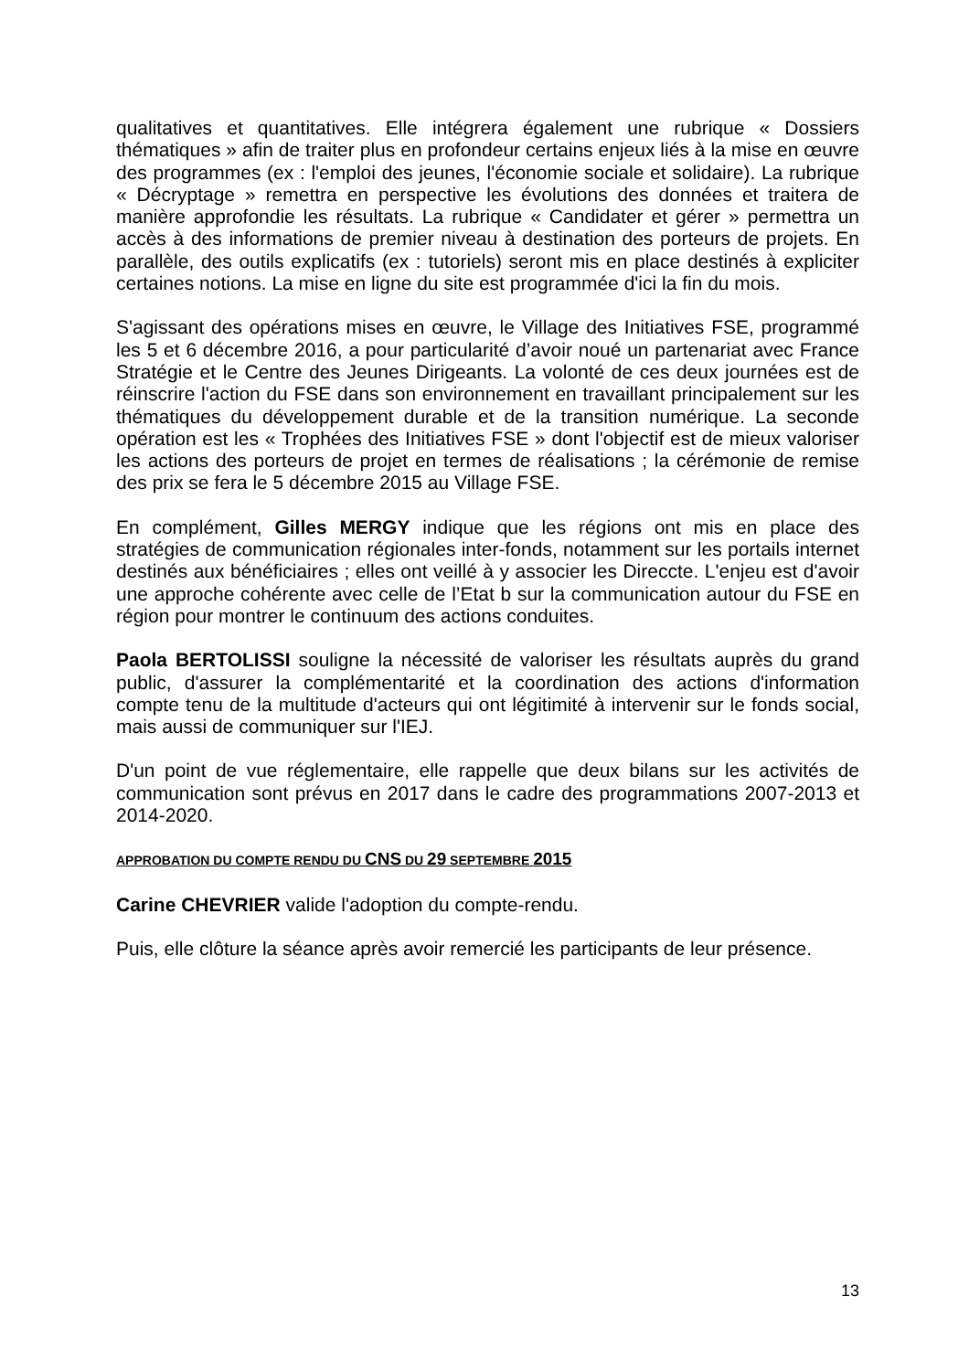qualitatives et quantitatives. Elle intégrera également une rubrique « Dossiers thématiques » afin de traiter plus en profondeur certains enjeux liés à la mise en œuvre des programmes (ex : l'emploi des jeunes, l'économie sociale et solidaire). La rubrique « Décryptage » remettra en perspective les évolutions des données et traitera de manière approfondie les résultats. La rubrique « Candidater et gérer » permettra un accès à des informations de premier niveau à destination des porteurs de projets. En parallèle, des outils explicatifs (ex : tutoriels) seront mis en place destinés à expliciter certaines notions. La mise en ligne du site est programmée d'ici la fin du mois.
S'agissant des opérations mises en œuvre, le Village des Initiatives FSE, programmé les 5 et 6 décembre 2016, a pour particularité d’avoir noué un partenariat avec France Stratégie et le Centre des Jeunes Dirigeants. La volonté de ces deux journées est de réinscrire l'action du FSE dans son environnement en travaillant principalement sur les thématiques du développement durable et de la transition numérique. La seconde opération est les « Trophées des Initiatives FSE » dont l'objectif est de mieux valoriser les actions des porteurs de projet en termes de réalisations ; la cérémonie de remise des prix se fera le 5 décembre 2015 au Village FSE.
En complément, Gilles MERGY indique que les régions ont mis en place des stratégies de communication régionales inter-fonds, notamment sur les portails internet destinés aux bénéficiaires ; elles ont veillé à y associer les Direccte. L'enjeu est d'avoir une approche cohérente avec celle de l’Etat b sur la communication autour du FSE en région pour montrer le continuum des actions conduites.
Paola BERTOLISSI souligne la nécessité de valoriser les résultats auprès du grand public, d'assurer la complémentarité et la coordination des actions d'information compte tenu de la multitude d'acteurs qui ont légitimité à intervenir sur le fonds social, mais aussi de communiquer sur l'IEJ.
D'un point de vue réglementaire, elle rappelle que deux bilans sur les activités de communication sont prévus en 2017 dans le cadre des programmations 2007-2013 et 2014-2020.
APPROBATION DU COMPTE RENDU DU CNS DU 29 SEPTEMBRE 2015
Carine CHEVRIER valide l'adoption du compte-rendu.
Puis, elle clôture la séance après avoir remercié les participants de leur présence.
13